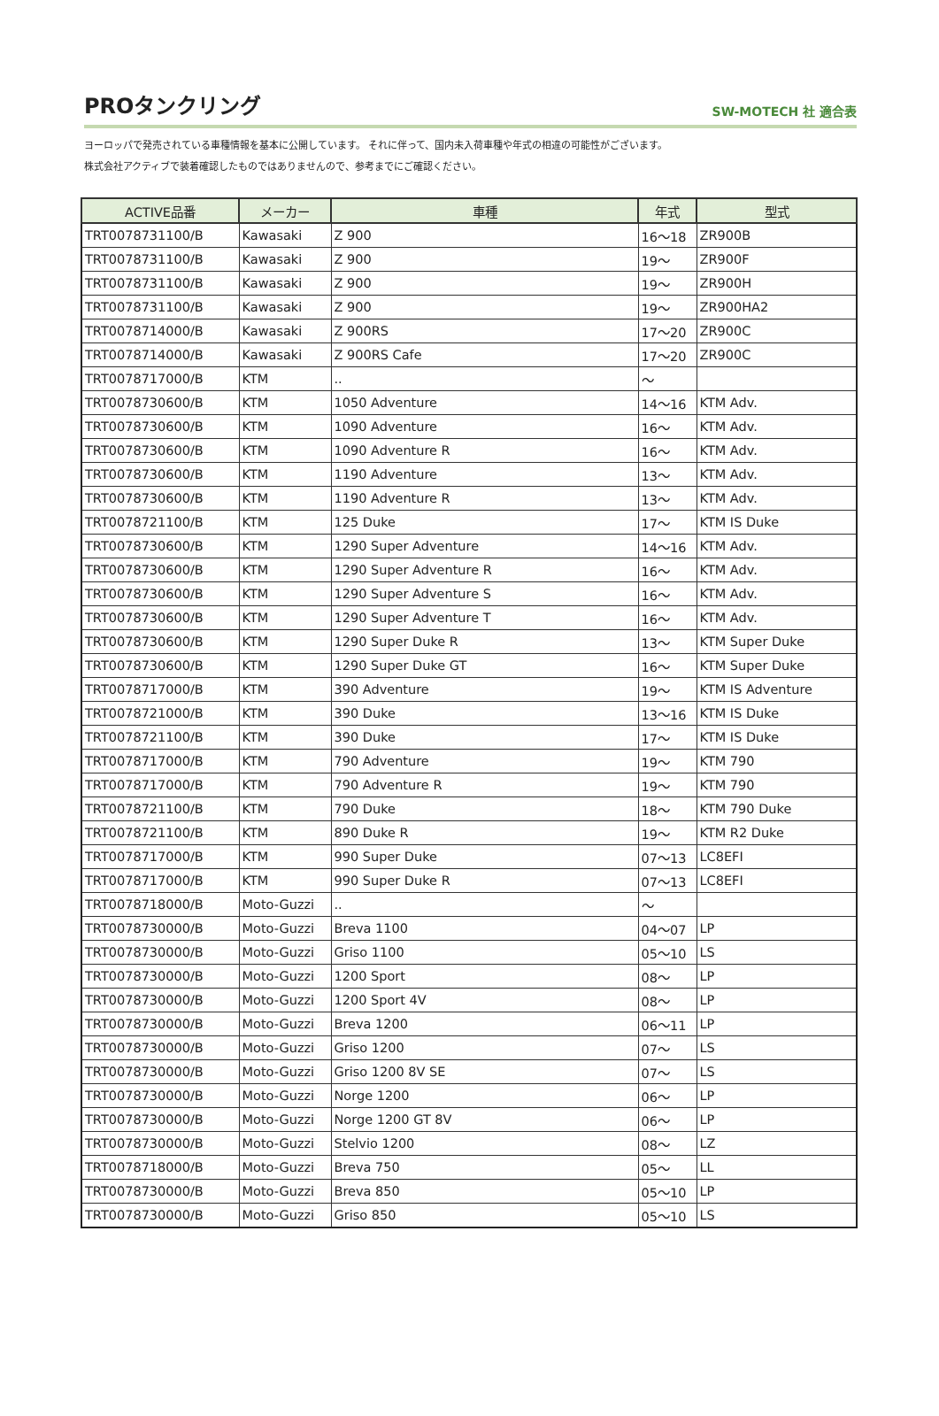PROタンクリング
SW-MOTECH 社 適合表
ヨーロッパで発売されている車種情報を基本に公開しています。 それに伴って、国内未入荷車種や年式の相違の可能性がございます。
株式会社アクティブで装着確認したものではありませんので、参考までにご確認ください。
| ACTIVE品番 | メーカー | 車種 | 年式 | 型式 |
| --- | --- | --- | --- | --- |
| TRT0078731100/B | Kawasaki | Z 900 | 16～18 | ZR900B |
| TRT0078731100/B | Kawasaki | Z 900 | 19～ | ZR900F |
| TRT0078731100/B | Kawasaki | Z 900 | 19～ | ZR900H |
| TRT0078731100/B | Kawasaki | Z 900 | 19～ | ZR900HA2 |
| TRT0078714000/B | Kawasaki | Z 900RS | 17～20 | ZR900C |
| TRT0078714000/B | Kawasaki | Z 900RS Cafe | 17～20 | ZR900C |
| TRT0078717000/B | KTM | .. | ～ | |
| TRT0078730600/B | KTM | 1050 Adventure | 14～16 | KTM Adv. |
| TRT0078730600/B | KTM | 1090 Adventure | 16～ | KTM Adv. |
| TRT0078730600/B | KTM | 1090 Adventure R | 16～ | KTM Adv. |
| TRT0078730600/B | KTM | 1190 Adventure | 13～ | KTM Adv. |
| TRT0078730600/B | KTM | 1190 Adventure R | 13～ | KTM Adv. |
| TRT0078721100/B | KTM | 125 Duke | 17～ | KTM IS Duke |
| TRT0078730600/B | KTM | 1290 Super Adventure | 14～16 | KTM Adv. |
| TRT0078730600/B | KTM | 1290 Super Adventure R | 16～ | KTM Adv. |
| TRT0078730600/B | KTM | 1290 Super Adventure S | 16～ | KTM Adv. |
| TRT0078730600/B | KTM | 1290 Super Adventure T | 16～ | KTM Adv. |
| TRT0078730600/B | KTM | 1290 Super Duke R | 13～ | KTM Super Duke |
| TRT0078730600/B | KTM | 1290 Super Duke GT | 16～ | KTM Super Duke |
| TRT0078717000/B | KTM | 390 Adventure | 19～ | KTM IS Adventure |
| TRT0078721000/B | KTM | 390 Duke | 13～16 | KTM IS Duke |
| TRT0078721100/B | KTM | 390 Duke | 17～ | KTM IS Duke |
| TRT0078717000/B | KTM | 790 Adventure | 19～ | KTM 790 |
| TRT0078717000/B | KTM | 790 Adventure R | 19～ | KTM 790 |
| TRT0078721100/B | KTM | 790 Duke | 18～ | KTM 790 Duke |
| TRT0078721100/B | KTM | 890 Duke R | 19～ | KTM R2 Duke |
| TRT0078717000/B | KTM | 990 Super Duke | 07～13 | LC8EFI |
| TRT0078717000/B | KTM | 990 Super Duke R | 07～13 | LC8EFI |
| TRT0078718000/B | Moto-Guzzi | .. | ～ | |
| TRT0078730000/B | Moto-Guzzi | Breva 1100 | 04～07 | LP |
| TRT0078730000/B | Moto-Guzzi | Griso 1100 | 05～10 | LS |
| TRT0078730000/B | Moto-Guzzi | 1200 Sport | 08～ | LP |
| TRT0078730000/B | Moto-Guzzi | 1200 Sport 4V | 08～ | LP |
| TRT0078730000/B | Moto-Guzzi | Breva 1200 | 06～11 | LP |
| TRT0078730000/B | Moto-Guzzi | Griso 1200 | 07～ | LS |
| TRT0078730000/B | Moto-Guzzi | Griso 1200 8V SE | 07～ | LS |
| TRT0078730000/B | Moto-Guzzi | Norge 1200 | 06～ | LP |
| TRT0078730000/B | Moto-Guzzi | Norge 1200 GT 8V | 06～ | LP |
| TRT0078730000/B | Moto-Guzzi | Stelvio 1200 | 08～ | LZ |
| TRT0078718000/B | Moto-Guzzi | Breva 750 | 05～ | LL |
| TRT0078730000/B | Moto-Guzzi | Breva 850 | 05～10 | LP |
| TRT0078730000/B | Moto-Guzzi | Griso 850 | 05～10 | LS |